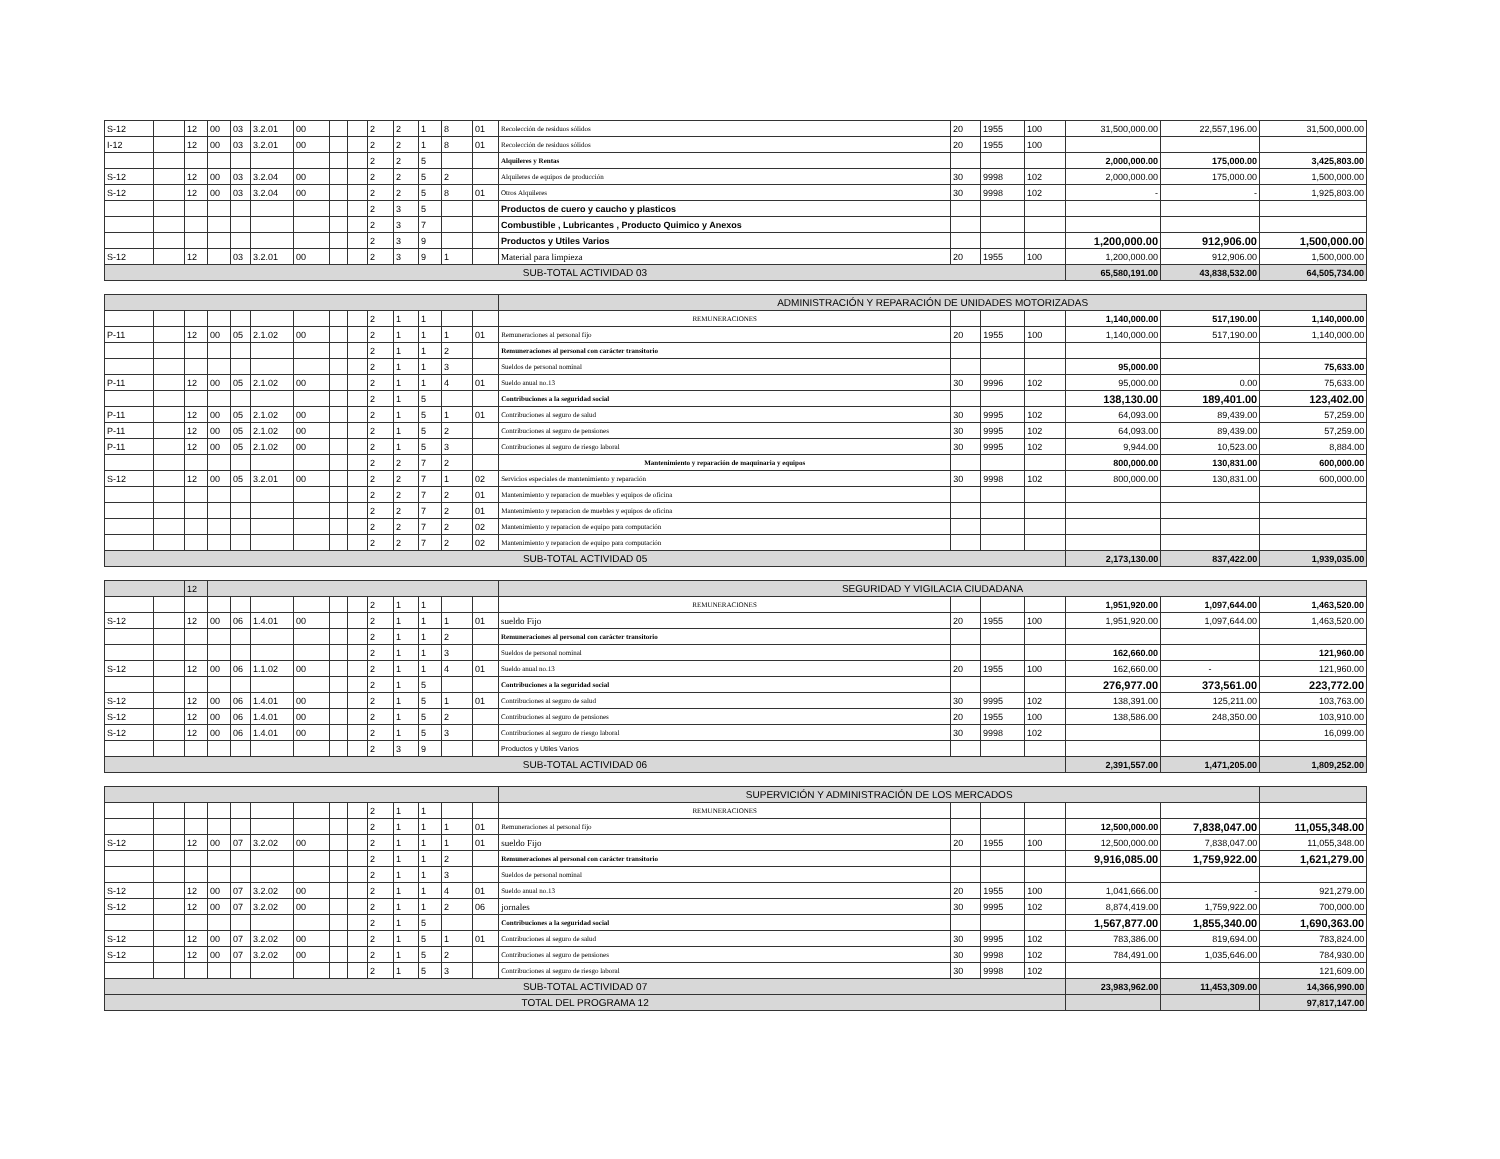| S-12 | | 12 | 00 | 03 | 3.2.01 | 00 | | | 2 | 2 | 1 | 8 | 01 | Recolección de residuos sólidos | 20 | 1955 | 100 | 31,500,000.00 | 22,557,196.00 | 31,500,000.00 |
| I-12 | | 12 | 00 | 03 | 3.2.01 | 00 | | | 2 | 2 | 1 | 8 | 01 | Recolección de residuos sólidos | 20 | 1955 | 100 | | | |
| | | | | | | | | | 2 | 2 | 5 | | | Alquileres y Rentas | | | | 2,000,000.00 | 175,000.00 | 3,425,803.00 |
| S-12 | | 12 | 00 | 03 | 3.2.04 | 00 | | | 2 | 2 | 5 | 2 | | Alquileres de equipos de producción | 30 | 9998 | 102 | 2,000,000.00 | 175,000.00 | 1,500,000.00 |
| S-12 | | 12 | 00 | 03 | 3.2.04 | 00 | | | 2 | 2 | 5 | 8 | 01 | Otros Alquileres | 30 | 9998 | 102 | - | - | 1,925,803.00 |
| | | | | | | | | | 2 | 3 | 5 | | | Productos de cuero y caucho y plasticos | | | | | | |
| | | | | | | | | | 2 | 3 | 7 | | | Combustible , Lubricantes , Producto Quimico y Anexos | | | | | | |
| | | | | | | | | | 2 | 3 | 9 | | | Productos y Utiles Varios | | | | 1,200,000.00 | 912,906.00 | 1,500,000.00 |
| S-12 | | 12 | | 03 | 3.2.01 | 00 | | | 2 | 3 | 9 | 1 | | Material para limpieza | 20 | 1955 | 100 | 1,200,000.00 | 912,906.00 | 1,500,000.00 |
| SUB-TOTAL ACTIVIDAD 03 | | | | | | | | | | | | | | | | | | 65,580,191.00 | 43,838,532.00 | 64,505,734.00 |
| | | | | | | | | | | | | | | ADMINISTRACIÓN Y REPARACIÓN DE UNIDADES MOTORIZADAS | | | | | | |
| | | | | | | | | | 2 | 1 | 1 | | | REMUNERACIONES | | | | 1,140,000.00 | 517,190.00 | 1,140,000.00 |
| P-11 | | 12 | 00 | 05 | 2.1.02 | 00 | | | 2 | 1 | 1 | 1 | 01 | Remuneraciones al personal fijo | 20 | 1955 | 100 | 1,140,000.00 | 517,190.00 | 1,140,000.00 |
| | | | | | | | | | 2 | 1 | 1 | 2 | | Remuneraciones al personal con carácter transitorio | | | | | | |
| | | | | | | | | | 2 | 1 | 1 | 3 | | Sueldos de personal nominal | | | | 95,000.00 | | 75,633.00 |
| P-11 | | 12 | 00 | 05 | 2.1.02 | 00 | | | 2 | 1 | 1 | 4 | 01 | Sueldo anual no.13 | 30 | 9996 | 102 | 95,000.00 | 0.00 | 75,633.00 |
| | | | | | | | | | 2 | 1 | 5 | | | Contribuciones a la seguridad social | | | | 138,130.00 | 189,401.00 | 123,402.00 |
| P-11 | | 12 | 00 | 05 | 2.1.02 | 00 | | | 2 | 1 | 5 | 1 | 01 | Contribuciones al seguro de salud | 30 | 9995 | 102 | 64,093.00 | 89,439.00 | 57,259.00 |
| P-11 | | 12 | 00 | 05 | 2.1.02 | 00 | | | 2 | 1 | 5 | 2 | | Contribuciones al seguro de pensiones | 30 | 9995 | 102 | 64,093.00 | 89,439.00 | 57,259.00 |
| P-11 | | 12 | 00 | 05 | 2.1.02 | 00 | | | 2 | 1 | 5 | 3 | | Contribuciones al seguro de riesgo laboral | 30 | 9995 | 102 | 9,944.00 | 10,523.00 | 8,884.00 |
| | | | | | | | | | 2 | 2 | 7 | 2 | | Mantenimiento y reparación de maquinaria y equipos | | | | 800,000.00 | 130,831.00 | 600,000.00 |
| S-12 | | 12 | 00 | 05 | 3.2.01 | 00 | | | 2 | 2 | 7 | 1 | 02 | Servicios especiales de mantenimiento y reparación | 30 | 9998 | 102 | 800,000.00 | 130,831.00 | 600,000.00 |
| | | | | | | | | | 2 | 2 | 7 | 2 | 01 | Mantenimiento y reparacion de muebles y equipos de oficina | | | | | | |
| | | | | | | | | | 2 | 2 | 7 | 2 | 01 | Mantenimiento y reparacion de muebles y equipos de oficina | | | | | | |
| | | | | | | | | | 2 | 2 | 7 | 2 | 02 | Mantenimiento y reparacion de equipo para computación | | | | | | |
| | | | | | | | | | 2 | 2 | 7 | 2 | 02 | Mantenimiento y reparacion de equipo para computación | | | | | | |
| SUB-TOTAL ACTIVIDAD 05 | | | | | | | | | | | | | | | | | | 2,173,130.00 | 837,422.00 | 1,939,035.00 |
| | | 12 | | | | | | | | | | | | SEGURIDAD Y VIGILACIA CIUDADANA | | | | | | |
| | | | | | | | | | 2 | 1 | 1 | | | REMUNERACIONES | | | | 1,951,920.00 | 1,097,644.00 | 1,463,520.00 |
| S-12 | | 12 | 00 | 06 | 1.4.01 | 00 | | | 2 | 1 | 1 | 1 | 01 | sueldo Fijo | 20 | 1955 | 100 | 1,951,920.00 | 1,097,644.00 | 1,463,520.00 |
| | | | | | | | | | 2 | 1 | 1 | 2 | | Remuneraciones al personal con carácter transitorio | | | | | | |
| | | | | | | | | | 2 | 1 | 1 | 3 | | Sueldos de personal nominal | | | | 162,660.00 | | 121,960.00 |
| S-12 | | 12 | 00 | 06 | 1.1.02 | 00 | | | 2 | 1 | 1 | 4 | 01 | Sueldo anual no.13 | 20 | 1955 | 100 | 162,660.00 | - | 121,960.00 |
| | | | | | | | | | 2 | 1 | 5 | | | Contribuciones a la seguridad social | | | | 276,977.00 | 373,561.00 | 223,772.00 |
| S-12 | | 12 | 00 | 06 | 1.4.01 | 00 | | | 2 | 1 | 5 | 1 | 01 | Contribuciones al seguro de salud | 30 | 9995 | 102 | 138,391.00 | 125,211.00 | 103,763.00 |
| S-12 | | 12 | 00 | 06 | 1.4.01 | 00 | | | 2 | 1 | 5 | 2 | | Contribuciones al seguro de pensiones | 20 | 1955 | 100 | 138,586.00 | 248,350.00 | 103,910.00 |
| S-12 | | 12 | 00 | 06 | 1.4.01 | 00 | | | 2 | 1 | 5 | 3 | | Contribuciones al seguro de riesgo laboral | 30 | 9998 | 102 | | | 16,099.00 |
| | | | | | | | | | 2 | 3 | 9 | | | Productos y Utiles Varios | | | | | | |
| SUB-TOTAL ACTIVIDAD 06 | | | | | | | | | | | | | | | | | | 2,391,557.00 | 1,471,205.00 | 1,809,252.00 |
| | | | | | | | | | | | | | | SUPERVICIÓN Y ADMINISTRACIÓN DE LOS MERCADOS | | | | | | |
| | | | | | | | | | 2 | 1 | 1 | | | REMUNERACIONES | | | | | | |
| | | | | | | | | | 2 | 1 | 1 | 1 | 01 | Remuneraciones al personal fijo | | | | 12,500,000.00 | 7,838,047.00 | 11,055,348.00 |
| S-12 | | 12 | 00 | 07 | 3.2.02 | 00 | | | 2 | 1 | 1 | 1 | 01 | sueldo Fijo | 20 | 1955 | 100 | 12,500,000.00 | 7,838,047.00 | 11,055,348.00 |
| | | | | | | | | | 2 | 1 | 1 | 2 | | Remuneraciones al personal con carácter transitorio | | | | 9,916,085.00 | 1,759,922.00 | 1,621,279.00 |
| | | | | | | | | | 2 | 1 | 1 | 3 | | Sueldos de personal nominal | | | | | | |
| S-12 | | 12 | 00 | 07 | 3.2.02 | 00 | | | 2 | 1 | 1 | 4 | 01 | Sueldo anual no.13 | 20 | 1955 | 100 | 1,041,666.00 | - | 921,279.00 |
| S-12 | | 12 | 00 | 07 | 3.2.02 | 00 | | | 2 | 1 | 1 | 2 | 06 | jornales | 30 | 9995 | 102 | 8,874,419.00 | 1,759,922.00 | 700,000.00 |
| | | | | | | | | | 2 | 1 | 5 | | | Contribuciones a la seguridad social | | | | 1,567,877.00 | 1,855,340.00 | 1,690,363.00 |
| S-12 | | 12 | 00 | 07 | 3.2.02 | 00 | | | 2 | 1 | 5 | 1 | 01 | Contribuciones al seguro de salud | 30 | 9995 | 102 | 783,386.00 | 819,694.00 | 783,824.00 |
| S-12 | | 12 | 00 | 07 | 3.2.02 | 00 | | | 2 | 1 | 5 | 2 | | Contribuciones al seguro de pensiones | 30 | 9998 | 102 | 784,491.00 | 1,035,646.00 | 784,930.00 |
| | | | | | | | | | 2 | 1 | 5 | 3 | | Contribuciones al seguro de riesgo laboral | 30 | 9998 | 102 | | | 121,609.00 |
| SUB-TOTAL ACTIVIDAD 07 | | | | | | | | | | | | | | | | | | 23,983,962.00 | 11,453,309.00 | 14,366,990.00 |
| TOTAL DEL PROGRAMA 12 | | | | | | | | | | | | | | | | | | | | 97,817,147.00 |